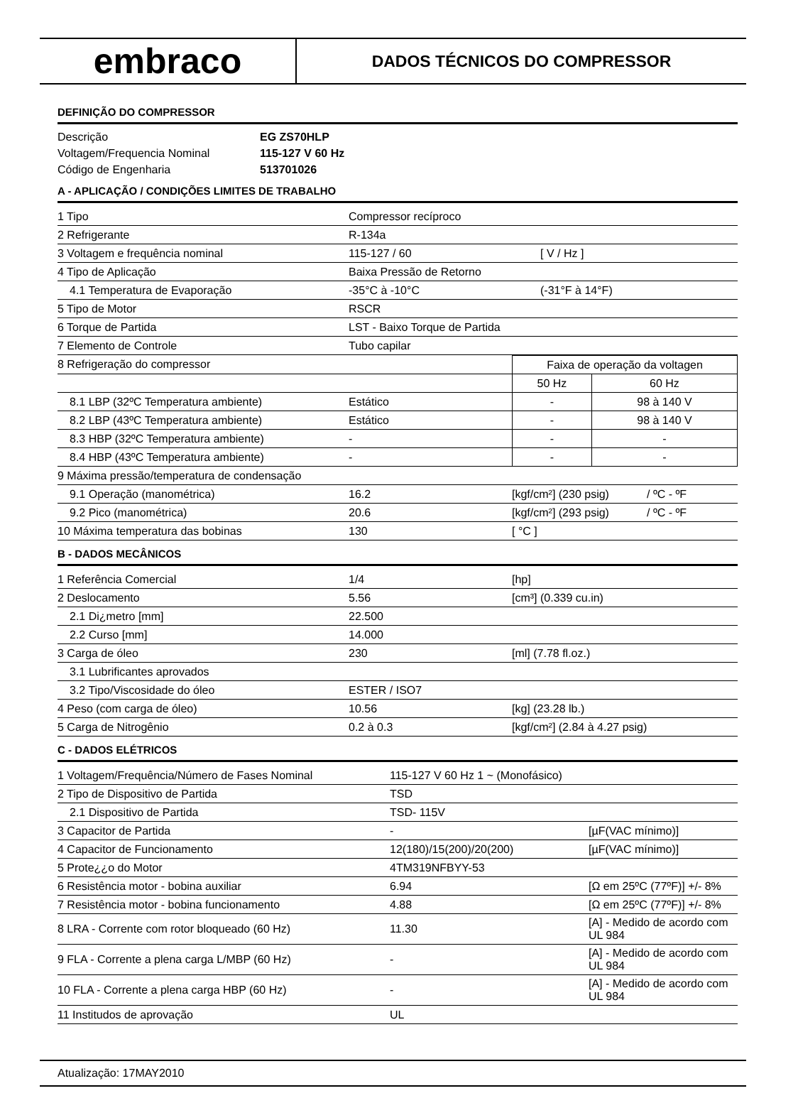embraco
DADOS TÉCNICOS DO COMPRESSOR
DEFINIÇÃO DO COMPRESSOR
| Descrição | EG ZS70HLP |
| Voltagem/Frequencia Nominal | 115-127 V 60 Hz |
| Código de Engenharia | 513701026 |
A - APLICAÇÃO / CONDIÇÕES LIMITES DE TRABALHO
| 1 Tipo | Compressor recíproco | |
| 2 Refrigerante | R-134a | |
| 3 Voltagem e frequência nominal | 115-127 / 60 | [ V / Hz ] |
| 4 Tipo de Aplicação | Baixa Pressão de Retorno | |
| 4.1 Temperatura de Evaporação | -35°C à -10°C | (-31°F à 14°F) |
| 5 Tipo de Motor | RSCR | |
| 6 Torque de Partida | LST - Baixo Torque de Partida | |
| 7 Elemento de Controle | Tubo capilar | |
| 8 Refrigeração do compressor | | Faixa de operação da voltagen | |
| | | 50 Hz | 60 Hz |
| 8.1 LBP (32ºC Temperatura ambiente) | Estático | - | 98 à 140 V |
| 8.2 LBP (43ºC Temperatura ambiente) | Estático | - | 98 à 140 V |
| 8.3 HBP (32ºC Temperatura ambiente) | - | - | - |
| 8.4 HBP (43ºC Temperatura ambiente) | - | - | - |
| 9 Máxima pressão/temperatura de condensação | | | |
| 9.1 Operação (manométrica) | 16.2 | [kgf/cm²] (230 psig) | / ºC - ºF |
| 9.2 Pico (manométrica) | 20.6 | [kgf/cm²] (293 psig) | / ºC - ºF |
| 10 Máxima temperatura das bobinas | 130 | [ °C ] | |
B - DADOS MECÂNICOS
| 1 Referência Comercial | 1/4 | [hp] |
| 2 Deslocamento | 5.56 | [cm³] (0.339 cu.in) |
| 2.1 Di¿metro [mm] | 22.500 | |
| 2.2 Curso [mm] | 14.000 | |
| 3 Carga de óleo | 230 | [ml] (7.78 fl.oz.) |
| 3.1 Lubrificantes aprovados | | |
| 3.2 Tipo/Viscosidade do óleo | ESTER / ISO7 | |
| 4 Peso (com carga de óleo) | 10.56 | [kg] (23.28 lb.) |
| 5 Carga de Nitrogênio | 0.2 à 0.3 | [kgf/cm²] (2.84 à 4.27 psig) |
C - DADOS ELÉTRICOS
| 1 Voltagem/Frequência/Número de Fases Nominal | 115-127 V 60 Hz 1 ~ (Monofásico) | |
| 2 Tipo de Dispositivo de Partida | TSD | |
| 2.1 Dispositivo de Partida | TSD- 115V | |
| 3 Capacitor de Partida | - | [µF(VAC mínimo)] |
| 4 Capacitor de Funcionamento | 12(180)/15(200)/20(200) | [µF(VAC mínimo)] |
| 5 Prote¿¿o do Motor | 4TM319NFBYY-53 | |
| 6 Resistência motor - bobina auxiliar | 6.94 | [Ω em 25ºC (77ºF)] +/- 8% |
| 7 Resistência motor - bobina funcionamento | 4.88 | [Ω em 25ºC (77ºF)] +/- 8% |
| 8 LRA - Corrente com rotor bloqueado (60 Hz) | 11.30 | [A] - Medido de acordo com UL 984 |
| 9 FLA - Corrente a plena carga L/MBP (60 Hz) | - | [A] - Medido de acordo com UL 984 |
| 10 FLA - Corrente a plena carga HBP (60 Hz) | - | [A] - Medido de acordo com UL 984 |
| 11 Institudos de aprovação | UL | |
Atualização: 17MAY2010